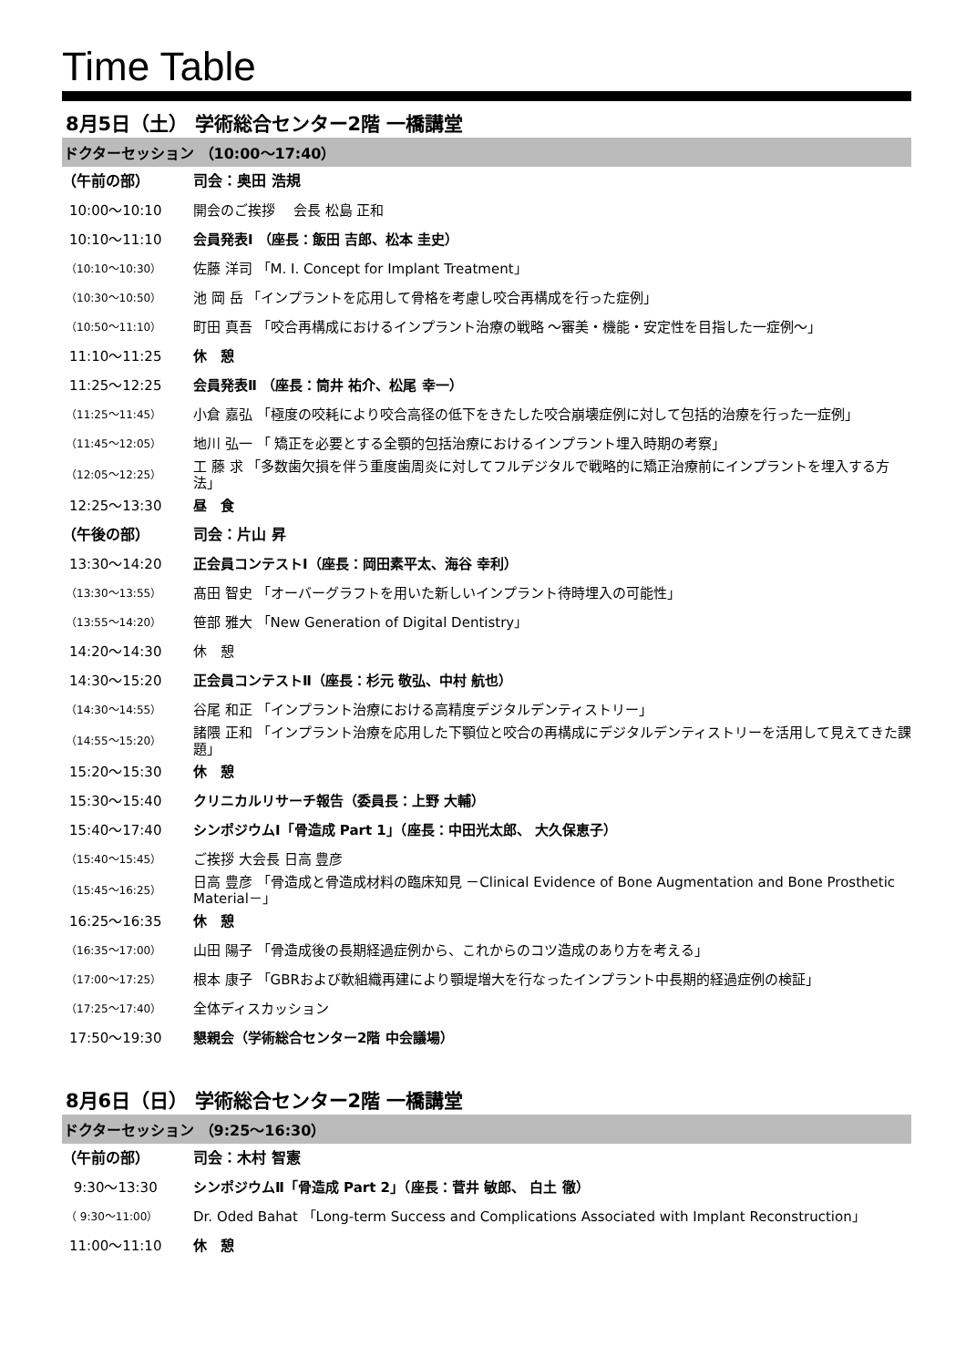Time Table
8月5日（土） 学術総合センター2階 一橋講堂
ドクターセッション （10:00～17:40）
| （午前の部） | 司会：奥田 浩規 |
| 10:00～10:10 | 開会のご挨拶 会長 松島 正和 |
| 10:10～11:10 | 会員発表Ⅰ （座長：飯田 吉郎、松本 圭史） |
| （10:10～10:30） | 佐藤 洋司 「M. I. Concept for Implant Treatment」 |
| （10:30～10:50） | 池 岡 岳 「インプラントを応用して骨格を考慮し咬合再構成を行った症例」 |
| （10:50～11:10） | 町田 真吾 「咬合再構成におけるインプラント治療の戦略 ～審美・機能・安定性を目指した一症例～」 |
| 11:10～11:25 | 休 憩 |
| 11:25～12:25 | 会員発表Ⅱ （座長：筒井 祐介、松尾 幸一） |
| （11:25～11:45） | 小倉 嘉弘 「極度の咬耗により咬合高径の低下をきたした咬合崩壊症例に対して包括的治療を行った一症例」 |
| （11:45～12:05） | 地川 弘一 「 矯正を必要とする全顎的包括治療におけるインプラント埋入時期の考察」 |
| （12:05～12:25） | 工 藤 求 「多数歯欠損を伴う重度歯周炎に対してフルデジタルで戦略的に矯正治療前にインプラントを埋入する方法」 |
| 12:25～13:30 | 昼 食 |
| （午後の部） | 司会：片山 昇 |
| 13:30～14:20 | 正会員コンテストⅠ（座長：岡田素平太、海谷 幸利） |
| （13:30～13:55） | 髙田 智史 「オーバーグラフトを用いた新しいインプラント待時埋入の可能性」 |
| （13:55～14:20） | 笹部 雅大 「New Generation of Digital Dentistry」 |
| 14:20～14:30 | 休 憩 |
| 14:30～15:20 | 正会員コンテストⅡ（座長：杉元 敬弘、中村 航也） |
| （14:30～14:55） | 谷尾 和正 「インプラント治療における高精度デジタルデンティストリー」 |
| （14:55～15:20） | 諸隈 正和 「インプラント治療を応用した下顎位と咬合の再構成にデジタルデンティストリーを活用して見えてきた課題」 |
| 15:20～15:30 | 休 憩 |
| 15:30～15:40 | クリニカルリサーチ報告（委員長：上野 大輔） |
| 15:40～17:40 | シンポジウムⅠ「骨造成 Part 1」（座長：中田光太郎、 大久保恵子） |
| （15:40～15:45） | ご挨拶 大会長 日高 豊彦 |
| （15:45～16:25） | 日高 豊彦 「骨造成と骨造成材料の臨床知見 －Clinical Evidence of Bone Augmentation and Bone Prosthetic Material－」 |
| 16:25～16:35 | 休 憩 |
| （16:35～17:00） | 山田 陽子 「骨造成後の長期経過症例から、これからのコツ造成のあり方を考える」 |
| （17:00～17:25） | 根本 康子 「GBRおよび軟組織再建により顎堤増大を行なったインプラント中長期的経過症例の検証」 |
| （17:25～17:40） | 全体ディスカッション |
| 17:50～19:30 | 懇親会（学術総合センター2階 中会議場） |
8月6日（日） 学術総合センター2階 一橋講堂
ドクターセッション （9:25～16:30）
| （午前の部） | 司会：木村 智憲 |
| 9:30～13:30 | シンポジウムⅡ「骨造成 Part 2」（座長：菅井 敏郎、 白土 徹） |
| （ 9:30～11:00） | Dr. Oded Bahat 「Long-term Success and Complications Associated with Implant Reconstruction」 |
| 11:00～11:10 | 休 憩 |